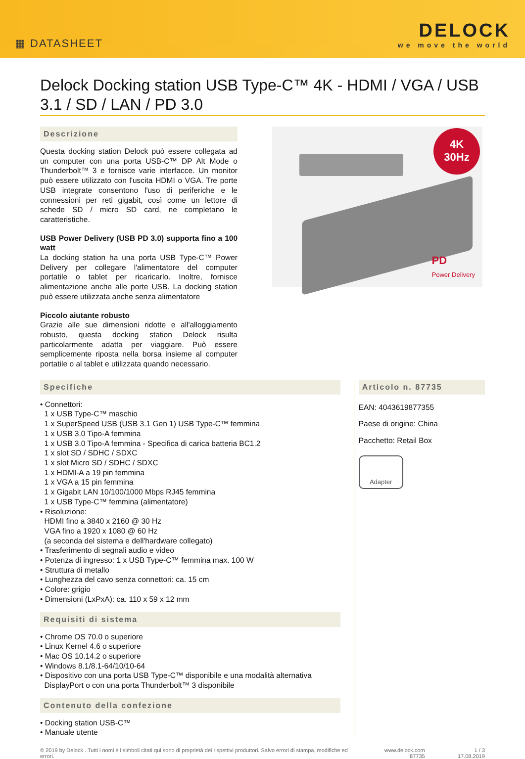▦ DATASHEET
DELOCK
we move the world
Delock Docking station USB Type-C™ 4K - HDMI / VGA / USB 3.1 / SD / LAN / PD 3.0
Descrizione
Questa docking station Delock può essere collegata ad un computer con una porta USB-C™ DP Alt Mode o Thunderbolt™ 3 e fornisce varie interfacce. Un monitor può essere utilizzato con l'uscita HDMI o VGA. Tre porte USB integrate consentono l'uso di periferiche e le connessioni per reti gigabit, così come un lettore di schede SD / micro SD card, ne completano le caratteristiche.
USB Power Delivery (USB PD 3.0) supporta fino a 100 watt
La docking station ha una porta USB Type-C™ Power Delivery per collegare l'alimentatore del computer portatile o tablet per ricaricarlo. Inoltre, fornisce alimentazione anche alle porte USB. La docking station può essere utilizzata anche senza alimentatore
Piccolo aiutante robusto
Grazie alle sue dimensioni ridotte e all'alloggiamento robusto, questa docking station Delock risulta particolarmente adatta per viaggiare. Può essere semplicemente riposta nella borsa insieme al computer portatile o al tablet e utilizzata quando necessario.
4K
30Hz
PD
Power Delivery
Specifiche
• Connettori:
1 x USB Type-C™ maschio
1 x SuperSpeed USB (USB 3.1 Gen 1) USB Type-C™ femmina
1 x USB 3.0 Tipo-A femmina
1 x USB 3.0 Tipo-A femmina - Specifica di carica batteria BC1.2
1 x slot SD / SDHC / SDXC
1 x slot Micro SD / SDHC / SDXC
1 x HDMI-A a 19 pin femmina
1 x VGA a 15 pin femmina
1 x Gigabit LAN 10/100/1000 Mbps RJ45 femmina
1 x USB Type-C™ femmina (alimentatore)
• Risoluzione:
HDMI fino a 3840 x 2160 @ 30 Hz
VGA fino a 1920 x 1080 @ 60 Hz
(a seconda del sistema e dell'hardware collegato)
• Trasferimento di segnali audio e video
• Potenza di ingresso: 1 x USB Type-C™ femmina max. 100 W
• Struttura di metallo
• Lunghezza del cavo senza connettori: ca. 15 cm
• Colore: grigio
• Dimensioni (LxPxA): ca. 110 x 59 x 12 mm
Requisiti di sistema
• Chrome OS 70.0 o superiore
• Linux Kernel 4.6 o superiore
• Mac OS 10.14.2 o superiore
• Windows 8.1/8.1-64/10/10-64
• Dispositivo con una porta USB Type-C™ disponibile e una modalità alternativa
DisplayPort o con una porta Thunderbolt™ 3 disponibile
Contenuto della confezione
• Docking station USB-C™
• Manuale utente
Articolo n. 87735
EAN: 4043619877355
Paese di origine: China
Pacchetto: Retail Box
Adapter
© 2019 by Delock . Tutti i nomi e i simboli citati qui sono di proprietà dei rispettivi produttori. Salvo errori di stampa, modifiche ed errori.
www.delock.com
87735
1 / 3
17.08.2019